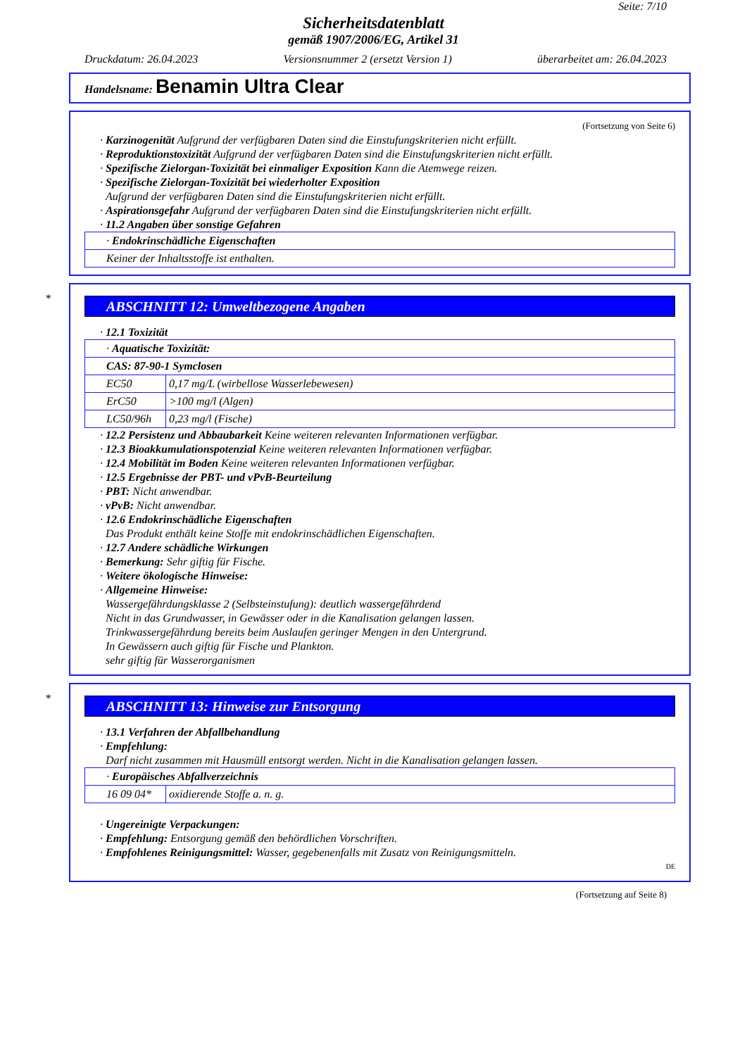Seite: 7/10
Sicherheitsdatenblatt
gemäß 1907/2006/EG, Artikel 31
Druckdatum: 26.04.2023 Versionsnummer 2 (ersetzt Version 1) überarbeitet am: 26.04.2023
Handelsname: Benamin Ultra Clear
(Fortsetzung von Seite 6)
· Karzinogenität Aufgrund der verfügbaren Daten sind die Einstufungskriterien nicht erfüllt.
· Reproduktionstoxizität Aufgrund der verfügbaren Daten sind die Einstufungskriterien nicht erfüllt.
· Spezifische Zielorgan-Toxizität bei einmaliger Exposition Kann die Atemwege reizen.
· Spezifische Zielorgan-Toxizität bei wiederholter Exposition
Aufgrund der verfügbaren Daten sind die Einstufungskriterien nicht erfüllt.
· Aspirationsgefahr Aufgrund der verfügbaren Daten sind die Einstufungskriterien nicht erfüllt.
· 11.2 Angaben über sonstige Gefahren
| · Endokrinschädliche Eigenschaften |
| Keiner der Inhaltsstoffe ist enthalten. |
*
ABSCHNITT 12: Umweltbezogene Angaben
· 12.1 Toxizität
| · Aquatische Toxizität: | |
| CAS: 87-90-1 Symclosen | |
| EC50 | 0,17 mg/L (wirbellose Wasserlebewesen) |
| ErC50 | >100 mg/l (Algen) |
| LC50/96h | 0,23 mg/l (Fische) |
· 12.2 Persistenz und Abbaubarkeit Keine weiteren relevanten Informationen verfügbar.
· 12.3 Bioakkumulationspotenzial Keine weiteren relevanten Informationen verfügbar.
· 12.4 Mobilität im Boden Keine weiteren relevanten Informationen verfügbar.
· 12.5 Ergebnisse der PBT- und vPvB-Beurteilung
· PBT: Nicht anwendbar.
· vPvB: Nicht anwendbar.
· 12.6 Endokrinschädliche Eigenschaften
Das Produkt enthält keine Stoffe mit endokrinschädlichen Eigenschaften.
· 12.7 Andere schädliche Wirkungen
· Bemerkung: Sehr giftig für Fische.
· Weitere ökologische Hinweise:
· Allgemeine Hinweise:
Wassergefährdungsklasse 2 (Selbsteinstufung): deutlich wassergefährdend
Nicht in das Grundwasser, in Gewässer oder in die Kanalisation gelangen lassen.
Trinkwassergefährdung bereits beim Auslaufen geringer Mengen in den Untergrund.
In Gewässern auch giftig für Fische und Plankton.
sehr giftig für Wasserorganismen
*
ABSCHNITT 13: Hinweise zur Entsorgung
· 13.1 Verfahren der Abfallbehandlung
· Empfehlung:
Darf nicht zusammen mit Hausmüll entsorgt werden. Nicht in die Kanalisation gelangen lassen.
| · Europäisches Abfallverzeichnis | |
| 16 09 04* | oxidierende Stoffe a. n. g. |
· Ungereinigte Verpackungen:
· Empfehlung: Entsorgung gemäß den behördlichen Vorschriften.
· Empfohlenes Reinigungsmittel: Wasser, gegebenenfalls mit Zusatz von Reinigungsmitteln.
DE
(Fortsetzung auf Seite 8)